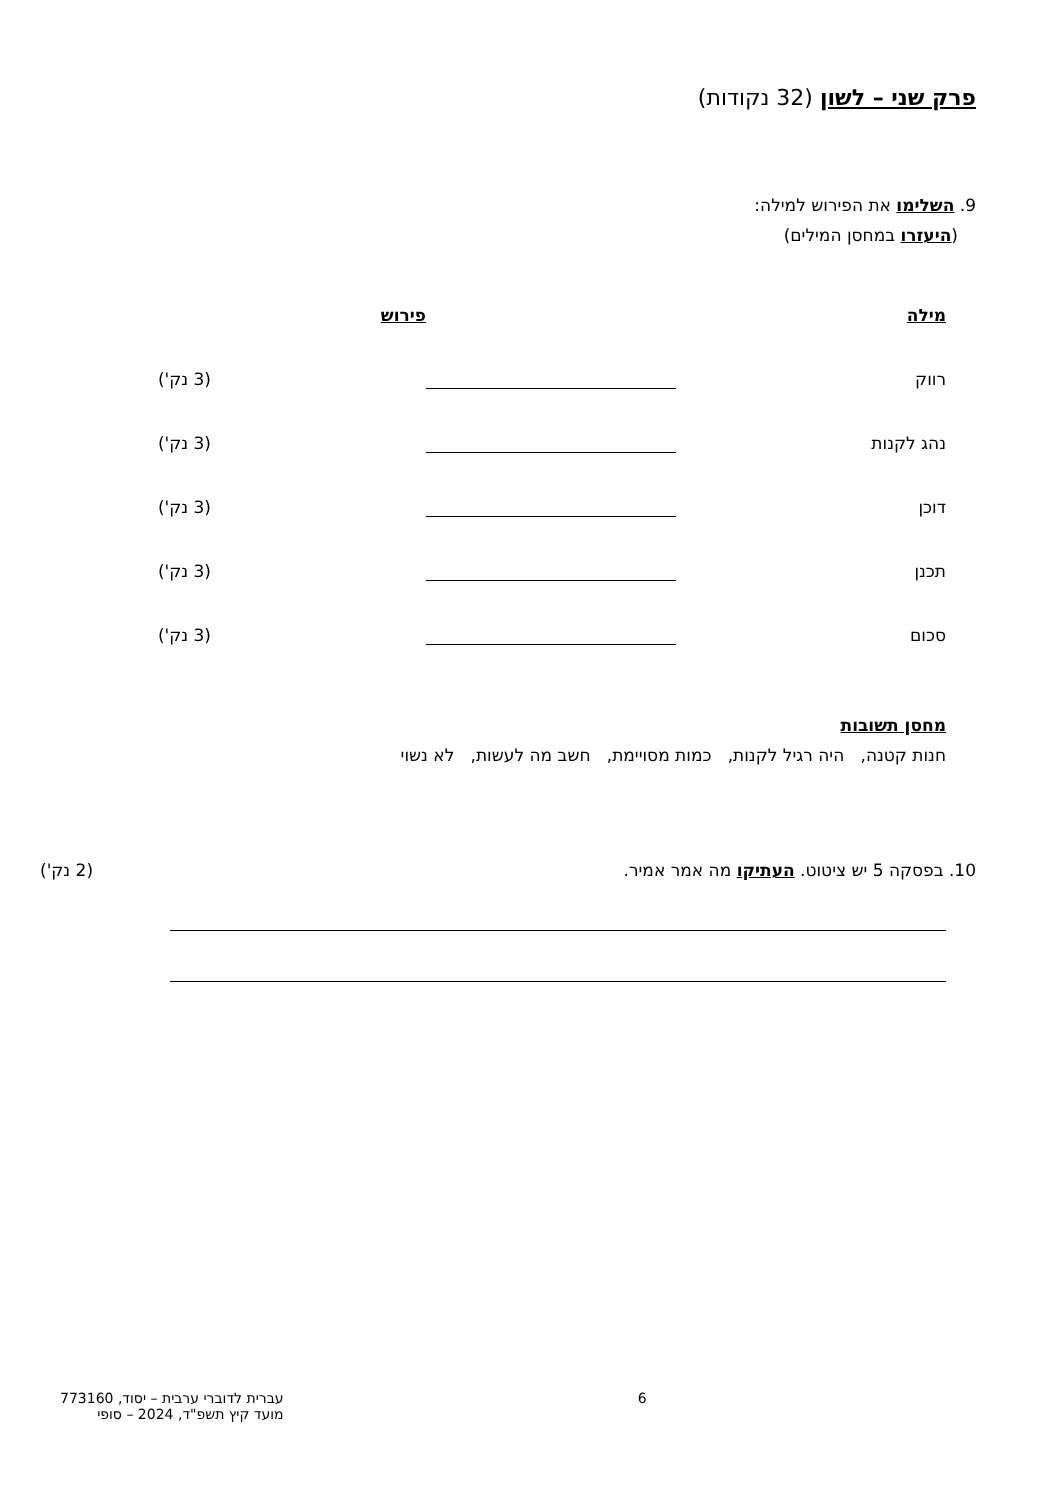פרק שני – לשון (32 נקודות)
9. השלימו את הפירוש למילה:
(היעזרו במחסן המילים)
מילה פירוש
רווק (3 נק')
נהג לקנות (3 נק')
דוכן (3 נק')
תכנן (3 נק')
סכום (3 נק')
מחסן תשובות
חנות קטנה, היה רגיל לקנות, כמות מסויימת, חשב מה לעשות, לא נשוי
10. בפסקה 5 יש ציטוט. העתיקו מה אמר אמיר. (2 נק')
6 עברית לדוברי ערבית – יסוד, 773160
מועד קיץ תשפ"ד, 2024 – סופי